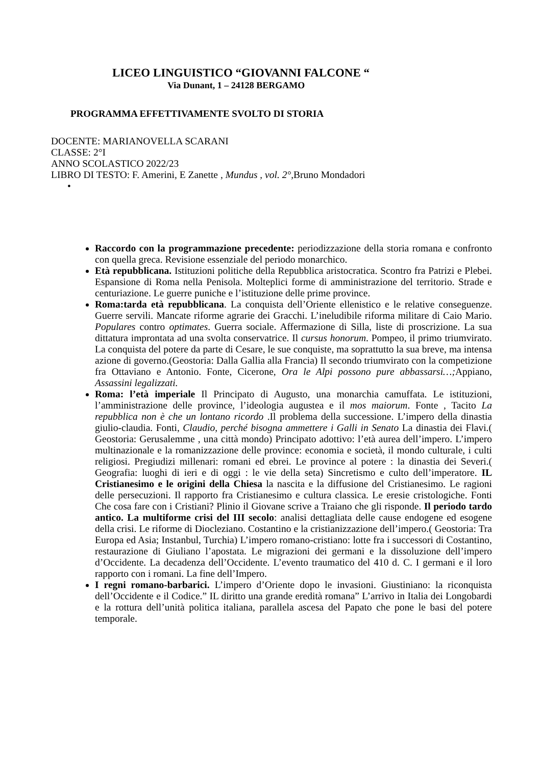LICEO LINGUISTICO “GIOVANNI FALCONE “
Via Dunant, 1 – 24128 BERGAMO
PROGRAMMA EFFETTIVAMENTE SVOLTO DI STORIA
DOCENTE: MARIANOVELLA SCARANI
CLASSE: 2°I
ANNO SCOLASTICO 2022/23
LIBRO DI TESTO: F. Amerini, E Zanette , Mundus , vol. 2°, Bruno Mondadori
•
Raccordo con la programmazione precedente: periodizzazione della storia romana e confronto con quella greca. Revisione essenziale del periodo monarchico.
Età repubblicana. Istituzioni politiche della Repubblica aristocratica. Scontro fra Patrizi e Plebei. Espansione di Roma nella Penisola. Molteplici forme di amministrazione del territorio. Strade e centuriazione. Le guerre puniche e l’istituzione delle prime province.
Roma:tarda età repubblicana. La conquista dell’Oriente ellenistico e le relative conseguenze. Guerre servili. Mancate riforme agrarie dei Gracchi. L’ineludibile riforma militare di Caio Mario. Populares contro optimates. Guerra sociale. Affermazione di Silla, liste di proscrizione. La sua dittatura improntata ad una svolta conservatrice. Il cursus honorum. Pompeo, il primo triumvirato. La conquista del potere da parte di Cesare, le sue conquiste, ma soprattutto la sua breve, ma intensa azione di governo.(Geostoria: Dalla Gallia alla Francia) Il secondo triumvirato con la competizione fra Ottaviano e Antonio. Fonte, Cicerone, Ora le Alpi possono pure abbassarsi…; Appiano, Assassini legalizzati.
Roma: l’età imperiale Il Principato di Augusto, una monarchia camuffata. Le istituzioni, l’amministrazione delle province, l’ideologia augustea e il mos maiorum. Fonte , Tacito La repubblica non è che un lontano ricordo .Il problema della successione. L’impero della dinastia giulio-claudia. Fonti, Claudio, perché bisogna ammettere i Galli in Senato La dinastia dei Flavi.( Geostoria: Gerusalemme , una città mondo) Principato adottivo: l’età aurea dell’impero. L’impero multinazionale e la romanizzazione delle province: economia e società, il mondo culturale, i culti religiosi. Pregiudizi millenari: romani ed ebrei. Le province al potere : la dinastia dei Severi.( Geografia: luoghi di ieri e di oggi : le vie della seta) Sincretismo e culto dell’imperatore. IL Cristianesimo e le origini della Chiesa la nascita e la diffusione del Cristianesimo. Le ragioni delle persecuzioni. Il rapporto fra Cristianesimo e cultura classica. Le eresie cristologiche. Fonti Che cosa fare con i Cristiani? Plinio il Giovane scrive a Traiano che gli risponde. Il periodo tardo antico. La multiforme crisi del III secolo: analisi dettagliata delle cause endogene ed esogene della crisi. Le riforme di Diocleziano. Costantino e la cristianizzazione dell’impero.( Geostoria: Tra Europa ed Asia; Instanbul, Turchia) L’impero romano-cristiano: lotte fra i successori di Costantino, restaurazione di Giuliano l’apostata. Le migrazioni dei germani e la dissoluzione dell’impero d’Occidente. La decadenza dell’Occidente. L’evento traumatico del 410 d. C. I germani e il loro rapporto con i romani. La fine dell’Impero.
I regni romano-barbarici. L’impero d’Oriente dopo le invasioni. Giustiniano: la riconquista dell’Occidente e il Codice.” IL diritto una grande eredità romana” L’arrivo in Italia dei Longobardi e la rottura dell’unità politica italiana, parallela ascesa del Papato che pone le basi del potere temporale.